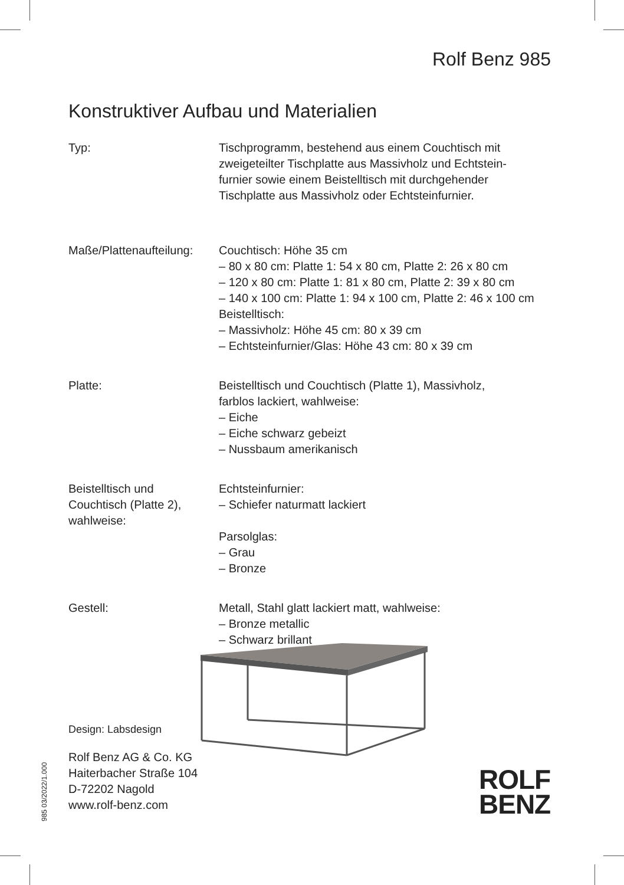Rolf Benz 985
Konstruktiver Aufbau und Materialien
Typ: Tischprogramm, bestehend aus einem Couchtisch mit
zweigeteilter Tischplatte aus Massivholz und Echtstein-
furnier sowie einem Beistelltisch mit durchgehender
Tischplatte aus Massivholz oder Echtsteinfurnier.
Maße/Plattenaufteilung:
Couchtisch: Höhe 35 cm
– 80 x 80 cm: Platte 1: 54 x 80 cm, Platte 2: 26 x 80 cm
– 120 x 80 cm: Platte 1: 81 x 80 cm, Platte 2: 39 x 80 cm
– 140 x 100 cm: Platte 1: 94 x 100 cm, Platte 2: 46 x 100 cm
Beistelltisch:
– Massivholz: Höhe 45 cm: 80 x 39 cm
– Echtsteinfurnier/Glas: Höhe 43 cm: 80 x 39 cm
Platte: Beistelltisch und Couchtisch (Platte 1), Massivholz,
farblos lackiert, wahlweise:
– Eiche
– Eiche schwarz gebeizt
– Nussbaum amerikanisch
Beistelltisch und
Couchtisch (Platte 2),
wahlweise:
Echtsteinfurnier:
– Schiefer naturmatt lackiert
Parsolglas:
– Grau
– Bronze
Gestell: Metall, Stahl glatt lackiert matt, wahlweise:
– Bronze metallic
– Schwarz brillant
Design: Labsdesign
Rolf Benz AG & Co. KG
Haiterbacher Straße 104
D-72202 Nagold
www.rolf-benz.com
985 03/2022/1.000
ROLF
BENZ